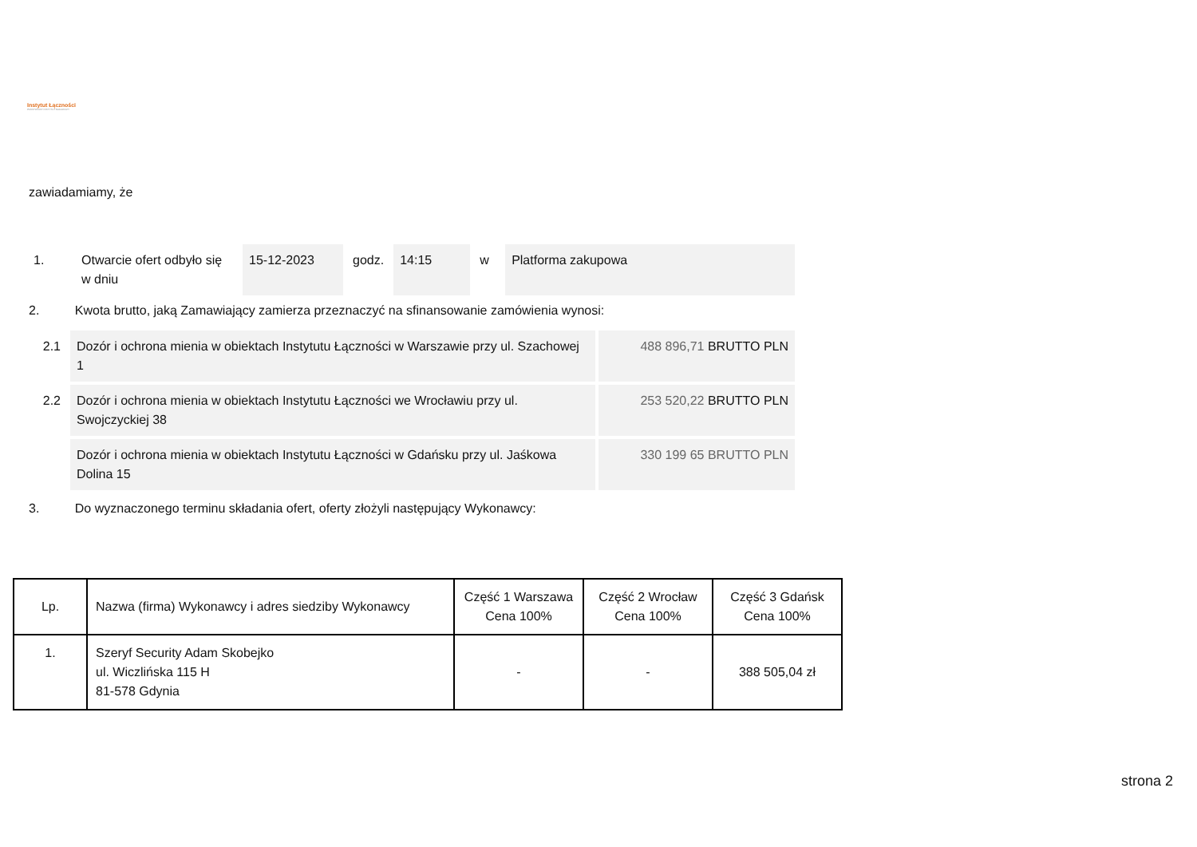Instytut Łączności
PAŃSTWOWY INSTYTUT BADAWCZY
zawiadamiamy, że
| 1. | Otwarcie ofert odbyło się w dniu | 15-12-2023 | godz. | 14:15 | w | Platforma zakupowa |
2. Kwota brutto, jaką Zamawiający zamierza przeznaczyć na sfinansowanie zamówienia wynosi:
| 2.1 | Dozór i ochrona mienia w obiektach Instytutu Łączności w Warszawie przy ul. Szachowej 1 | 488 896,71 BRUTTO PLN |
| 2.2 | Dozór i ochrona mienia w obiektach Instytutu Łączności we Wrocławiu przy ul. Swojczyckiej 38 | 253 520,22 BRUTTO PLN |
| | Dozór i ochrona mienia w obiektach Instytutu Łączności w Gdańsku przy ul. Jaśkowa Dolina 15 | 330 199 65 BRUTTO PLN |
3. Do wyznaczonego terminu składania ofert, oferty złożyli następujący Wykonawcy:
| Lp. | Nazwa (firma) Wykonawcy i adres siedziby Wykonawcy | Część 1 Warszawa Cena 100% | Część 2 Wrocław Cena 100% | Część 3 Gdańsk Cena 100% |
| --- | --- | --- | --- | --- |
| 1. | Szeryf Security Adam Skobejko ul. Wiczlińska 115 H 81-578 Gdynia | - | - | 388 505,04 zł |
strona 2